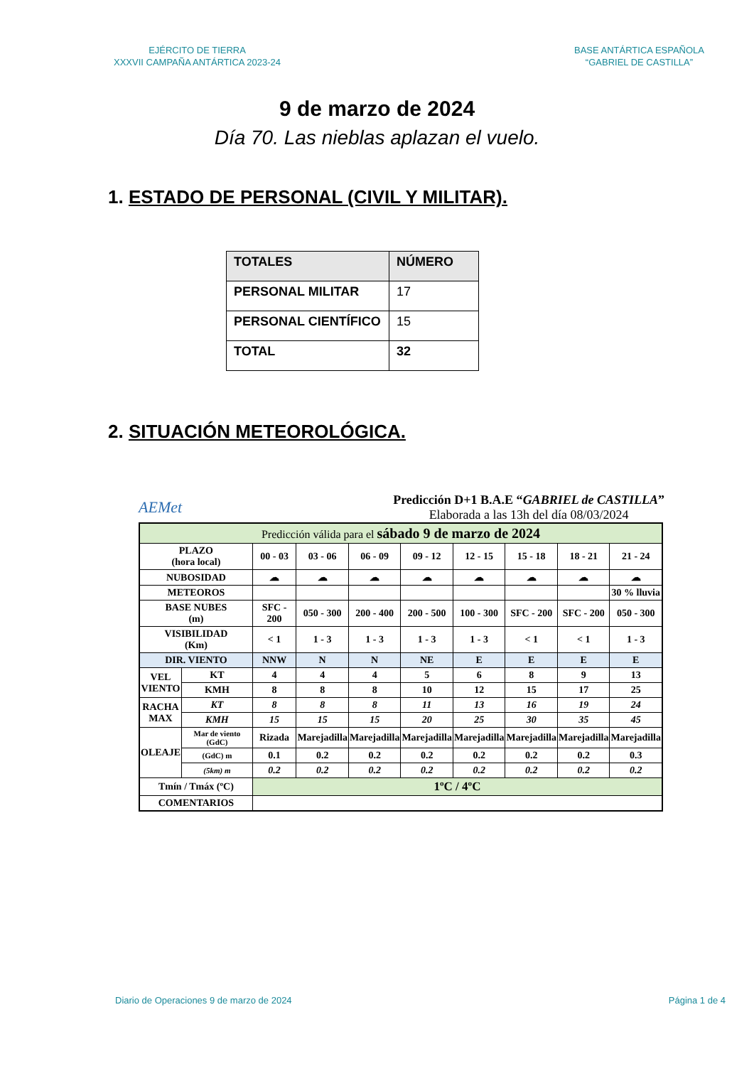EJÉRCITO DE TIERRA
XXXVII CAMPAÑA ANTÁRTICA 2023-24
BASE ANTÁRTICA ESPAÑOLA
“GABRIEL DE CASTILLA”
9 de marzo de 2024
Día 70. Las nieblas aplazan el vuelo.
1. ESTADO DE PERSONAL (CIVIL Y MILITAR).
| TOTALES | NÚMERO |
| PERSONAL MILITAR | 17 |
| PERSONAL CIENTÍFICO | 15 |
| TOTAL | 32 |
2. SITUACIÓN METEOROLÓGICA.
AEMet
Predicción D+1 B.A.E “GABRIEL de CASTILLA”
Elaborada a las 13h del día 08/03/2024
| Predicción válida para el sábado 9 de marzo de 2024 | | | | | | | | | |
| PLAZO (hora local) | | 00 - 03 | 03 - 06 | 06 - 09 | 09 - 12 | 12 - 15 | 15 - 18 | 18 - 21 | 21 - 24 |
| NUBOSIDAD | | ☁ | ☁ | ☁ | ☁ | ☁ | ☁ | ☁ | ☁ |
| METEOROS | | | | | | | | | 30 % lluvia |
| BASE NUBES (m) | | SFC - 200 | 050 - 300 | 200 - 400 | 200 - 500 | 100 - 300 | SFC - 200 | SFC - 200 | 050 - 300 |
| VISIBILIDAD (Km) | | < 1 | 1 - 3 | 1 - 3 | 1 - 3 | 1 - 3 | < 1 | < 1 | 1 - 3 |
| DIR. VIENTO | | NNW | N | N | NE | E | E | E | E |
| VEL VIENTO | KT | 4 | 4 | 4 | 5 | 6 | 8 | 9 | 13 |
| | KMH | 8 | 8 | 8 | 10 | 12 | 15 | 17 | 25 |
| RACHA MAX | KT | 8 | 8 | 8 | 11 | 13 | 16 | 19 | 24 |
| | KMH | 15 | 15 | 15 | 20 | 25 | 30 | 35 | 45 |
| OLEAJE | Mar de viento (GdC) | Rizada | Marejadilla | Marejadilla | Marejadilla | Marejadilla | Marejadilla | Marejadilla | Marejadilla |
| | (GdC) m | 0.1 | 0.2 | 0.2 | 0.2 | 0.2 | 0.2 | 0.2 | 0.3 |
| | (5km) m | 0.2 | 0.2 | 0.2 | 0.2 | 0.2 | 0.2 | 0.2 | 0.2 |
| Tmín / Tmáx (ºC) | | 1ºC / 4ºC | | | | | | | |
| COMENTARIOS | | | | | | | | | |
Diario de Operaciones 9 de marzo de 2024
Página 1 de 4